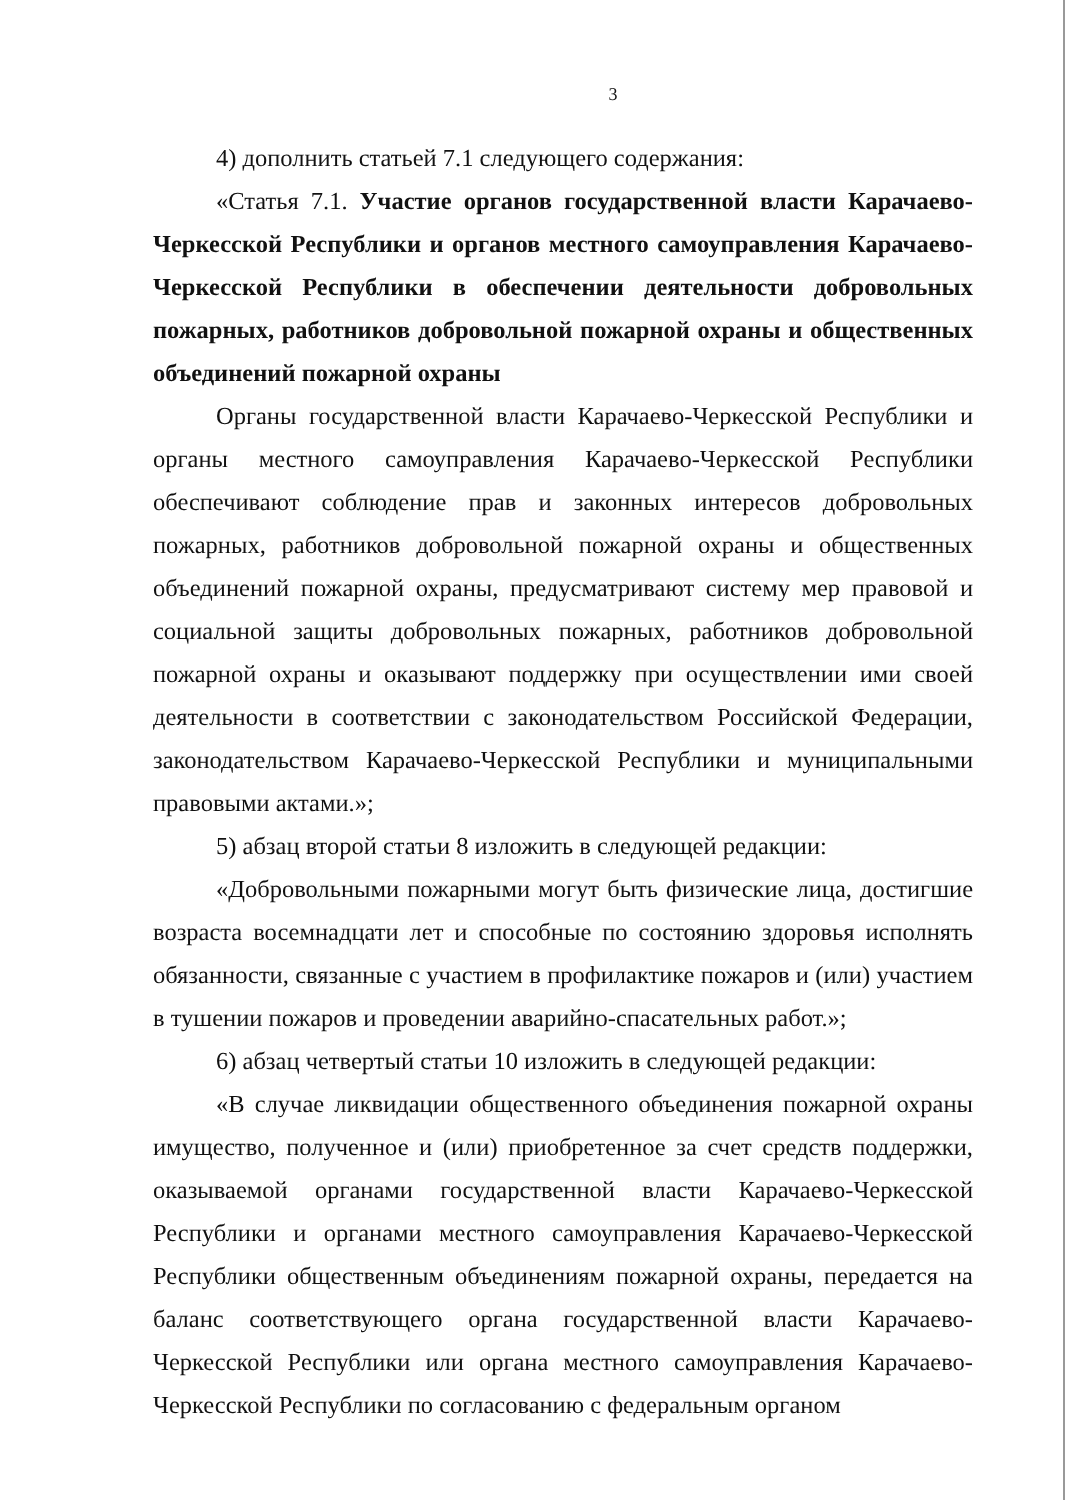3
4) дополнить статьей 7.1 следующего содержания:
«Статья 7.1. Участие органов государственной власти Карачаево-Черкесской Республики и органов местного самоуправления Карачаево-Черкесской Республики в обеспечении деятельности добровольных пожарных, работников добровольной пожарной охраны и общественных объединений пожарной охраны
Органы государственной власти Карачаево-Черкесской Республики и органы местного самоуправления Карачаево-Черкесской Республики обеспечивают соблюдение прав и законных интересов добровольных пожарных, работников добровольной пожарной охраны и общественных объединений пожарной охраны, предусматривают систему мер правовой и социальной защиты добровольных пожарных, работников добровольной пожарной охраны и оказывают поддержку при осуществлении ими своей деятельности в соответствии с законодательством Российской Федерации, законодательством Карачаево-Черкесской Республики и муниципальными правовыми актами.»;
5) абзац второй статьи 8 изложить в следующей редакции:
«Добровольными пожарными могут быть физические лица, достигшие возраста восемнадцати лет и способные по состоянию здоровья исполнять обязанности, связанные с участием в профилактике пожаров и (или) участием в тушении пожаров и проведении аварийно-спасательных работ.»;
6) абзац четвертый статьи 10 изложить в следующей редакции:
«В случае ликвидации общественного объединения пожарной охраны имущество, полученное и (или) приобретенное за счет средств поддержки, оказываемой органами государственной власти Карачаево-Черкесской Республики и органами местного самоуправления Карачаево-Черкесской Республики общественным объединениям пожарной охраны, передается на баланс соответствующего органа государственной власти Карачаево-Черкесской Республики или органа местного самоуправления Карачаево-Черкесской Республики по согласованию с федеральным органом